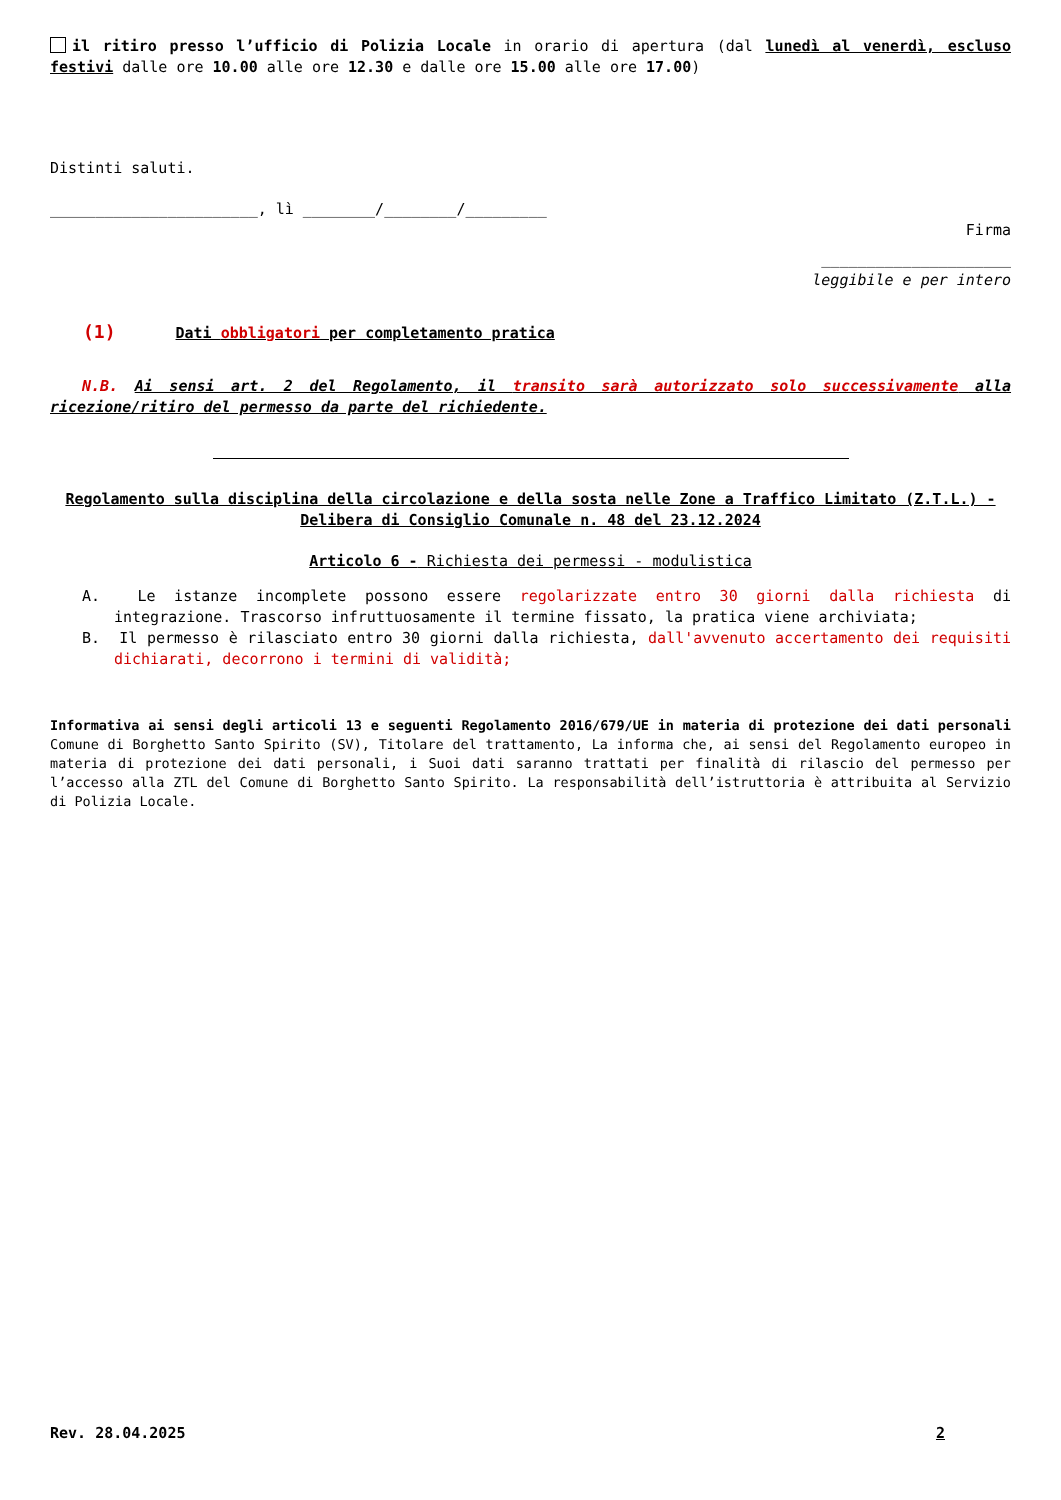il ritiro presso l’ufficio di Polizia Locale in orario di apertura (dal lunedì al venerdì, escluso festivi dalle ore 10.00 alle ore 12.30 e dalle ore 15.00 alle ore 17.00)
Distinti saluti.
_______________________, lì ________/________/_________
Firma
_____________________
leggibile e per intero
(1) Dati obbligatori per completamento pratica
N.B. Ai sensi art. 2 del Regolamento, il transito sarà autorizzato solo successivamente alla ricezione/ritiro del permesso da parte del richiedente.
Regolamento sulla disciplina della circolazione e della sosta nelle Zone a Traffico Limitato (Z.T.L.) - Delibera di Consiglio Comunale n. 48 del 23.12.2024
Articolo 6 - Richiesta dei permessi - modulistica
A. Le istanze incomplete possono essere regolarizzate entro 30 giorni dalla richiesta di integrazione. Trascorso infruttuosamente il termine fissato, la pratica viene archiviata;
B. Il permesso è rilasciato entro 30 giorni dalla richiesta, dall'avvenuto accertamento dei requisiti dichiarati, decorrono i termini di validità;
Informativa ai sensi degli articoli 13 e seguenti Regolamento 2016/679/UE in materia di protezione dei dati personali Comune di Borghetto Santo Spirito (SV), Titolare del trattamento, La informa che, ai sensi del Regolamento europeo in materia di protezione dei dati personali, i Suoi dati saranno trattati per finalità di rilascio del permesso per l’accesso alla ZTL del Comune di Borghetto Santo Spirito. La responsabilità dell’istruttoria è attribuita al Servizio di Polizia Locale.
Rev. 28.04.2025 2